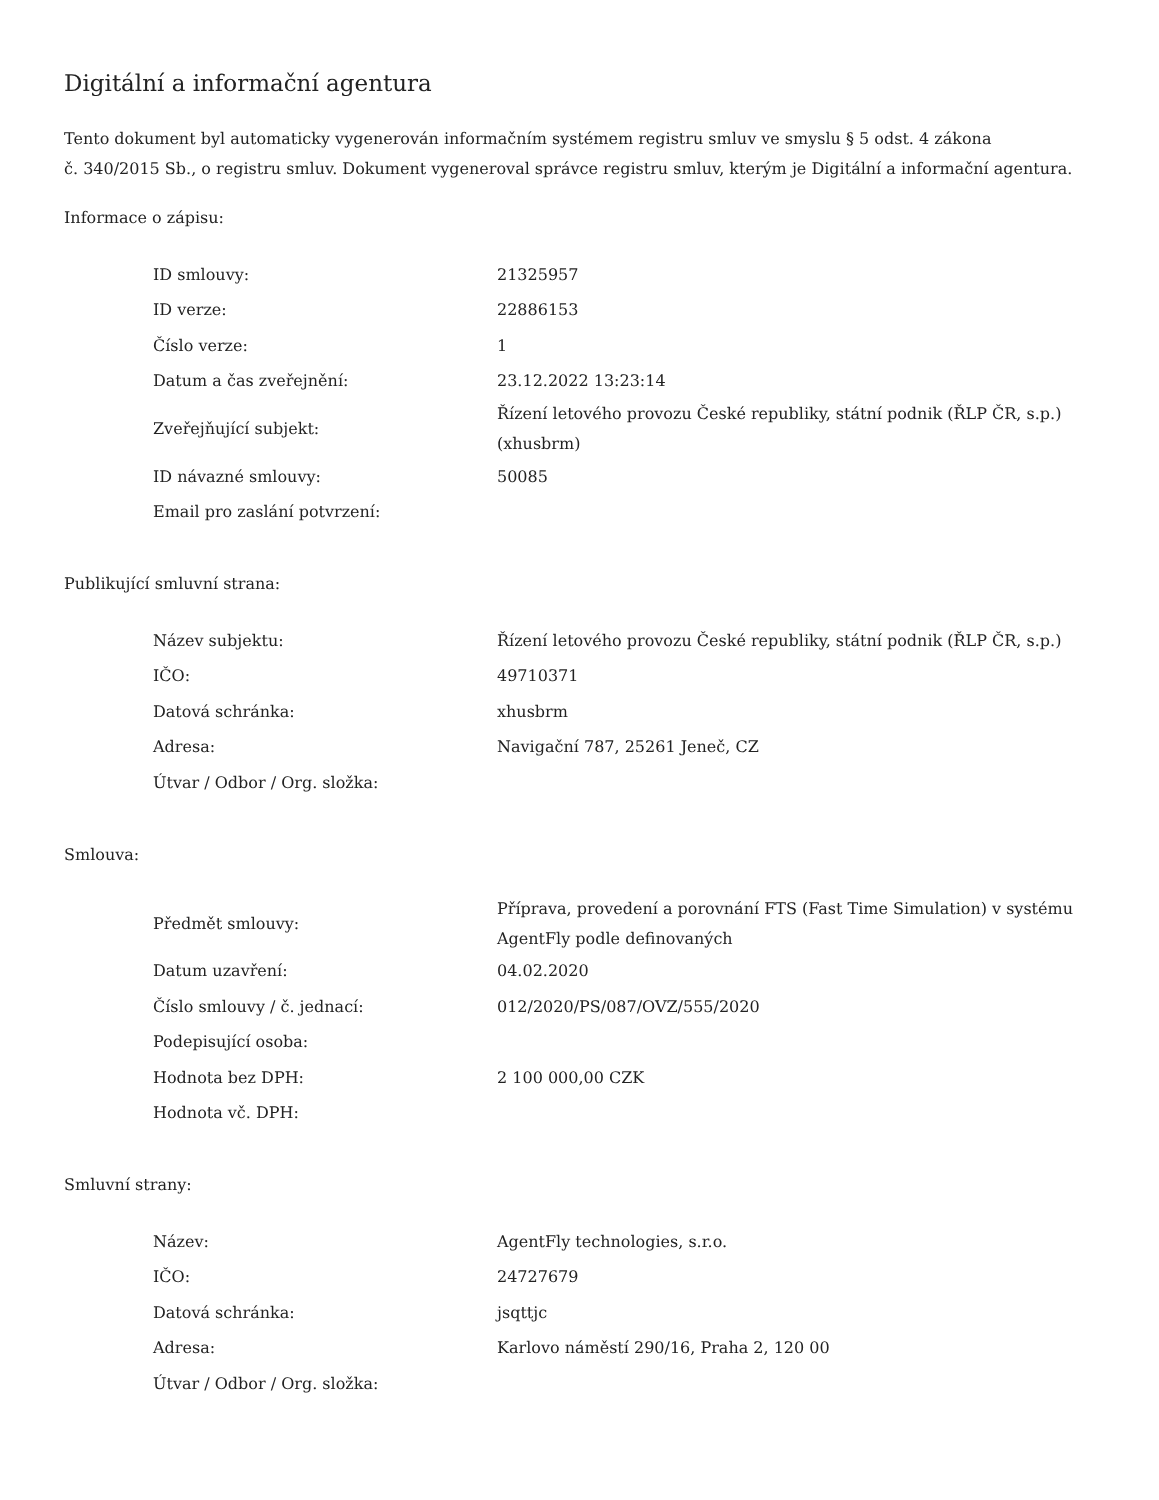Digitální a informační agentura
Tento dokument byl automaticky vygenerován informačním systémem registru smluv ve smyslu § 5 odst. 4 zákona
č. 340/2015 Sb., o registru smluv. Dokument vygeneroval správce registru smluv, kterým je Digitální a informační agentura.
Informace o zápisu:
| ID smlouvy: | 21325957 |
| ID verze: | 22886153 |
| Číslo verze: | 1 |
| Datum a čas zveřejnění: | 23.12.2022 13:23:14 |
| Zveřejňující subjekt: | Řízení letového provozu České republiky, státní podnik (ŘLP ČR, s.p.) (xhusbrm) |
| ID návazné smlouvy: | 50085 |
| Email pro zaslání potvrzení: | |
Publikující smluvní strana:
| Název subjektu: | Řízení letového provozu České republiky, státní podnik (ŘLP ČR, s.p.) |
| IČO: | 49710371 |
| Datová schránka: | xhusbrm |
| Adresa: | Navigační 787, 25261 Jeneč, CZ |
| Útvar / Odbor / Org. složka: | |
Smlouva:
| Předmět smlouvy: | Příprava, provedení a porovnání FTS (Fast Time Simulation) v systému AgentFly podle definovaných |
| Datum uzavření: | 04.02.2020 |
| Číslo smlouvy / č. jednací: | 012/2020/PS/087/OVZ/555/2020 |
| Podepisující osoba: | |
| Hodnota bez DPH: | 2 100 000,00 CZK |
| Hodnota vč. DPH: | |
Smluvní strany:
| Název: | AgentFly technologies, s.r.o. |
| IČO: | 24727679 |
| Datová schránka: | jsqttjc |
| Adresa: | Karlovo náměstí 290/16, Praha 2, 120 00 |
| Útvar / Odbor / Org. složka: | |